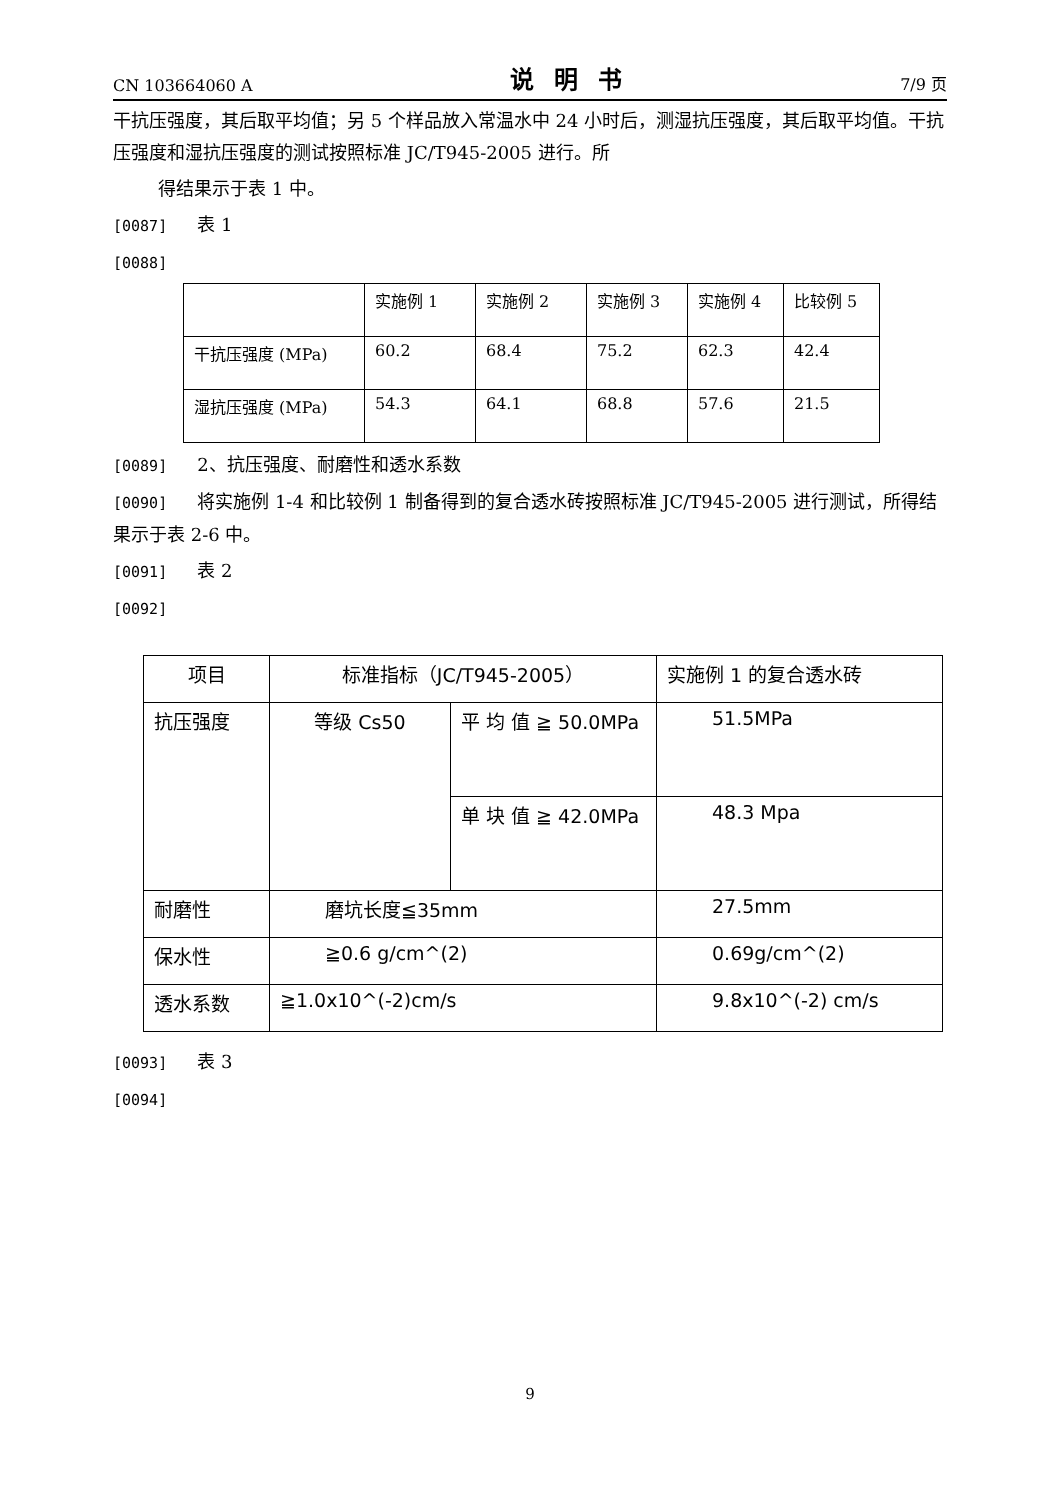CN 103664060 A 说明书 7/9 页
干抗压强度，其后取平均值；另 5 个样品放入常温水中 24 小时后，测湿抗压强度，其后取平均值。干抗压强度和湿抗压强度的测试按照标准 JC/T945-2005 进行。所
得结果示于表 1 中。
[0087] 表 1
[0088]
| | 实施例 1 | 实施例 2 | 实施例 3 | 实施例 4 | 比较例 5 |
| 干抗压强度 (MPa) | 60.2 | 68.4 | 75.2 | 62.3 | 42.4 |
| 湿抗压强度 (MPa) | 54.3 | 64.1 | 68.8 | 57.6 | 21.5 |
[0089] 2、抗压强度、耐磨性和透水系数
[0090] 将实施例 1-4 和比较例 1 制备得到的复合透水砖按照标准 JC/T945-2005 进行测试，所得结果示于表 2-6 中。
[0091] 表 2
[0092]
| 项目 | 标准指标（JC/T945-2005） | | 实施例 1 的复合透水砖 |
| 抗压强度 | 等级 Cs50 | 平 均 值 ≧ 50.0MPa | 51.5MPa |
| | | 单 块 值 ≧ 42.0MPa | 48.3 Mpa |
| 耐磨性 | 磨坑长度≦35mm | | 27.5mm |
| 保水性 | ≧0.6 g/cm^(2) | | 0.69g/cm^(2) |
| 透水系数 | ≧1.0x10^(-2)cm/s | | 9.8x10^(-2) cm/s |
[0093] 表 3
[0094]
9